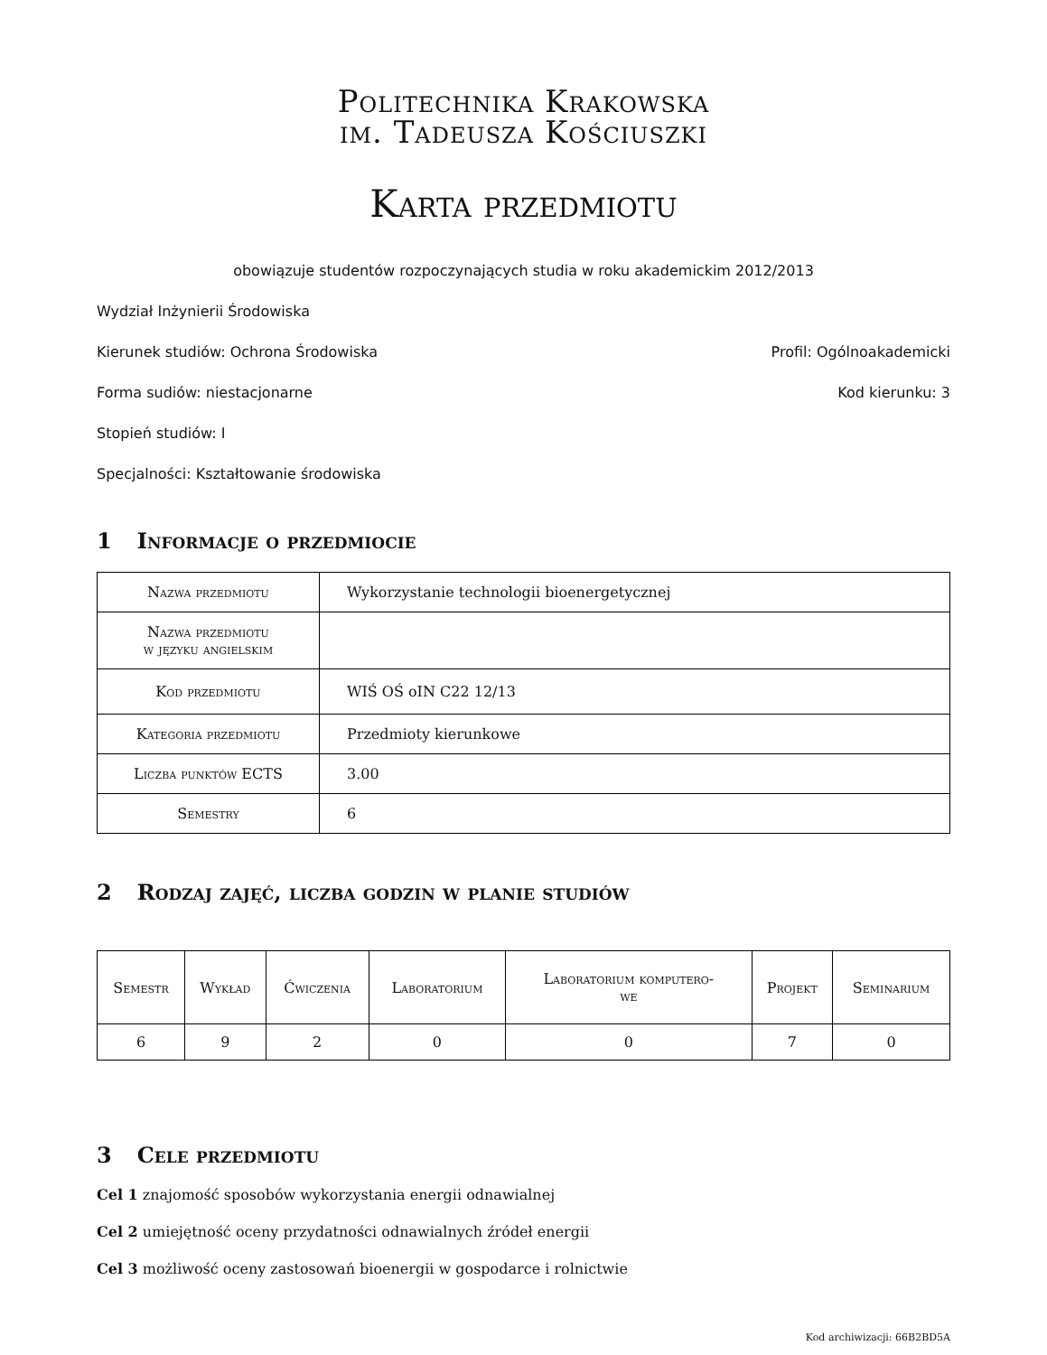Politechnika Krakowska
im. Tadeusza Kościuszki
Karta przedmiotu
obowiązuje studentów rozpoczynających studia w roku akademickim 2012/2013
Wydział Inżynierii Środowiska
Kierunek studiów: Ochrona Środowiska Profil: Ogólnoakademicki
Forma sudiów: niestacjonarne Kod kierunku: 3
Stopień studiów: I
Specjalności: Kształtowanie środowiska
1 Informacje o przedmiocie
| Nazwa przedmiotu | Wykorzystanie technologii bioenergetycznej |
| Nazwa przedmiotu w języku angielskim | |
| Kod przedmiotu | WIŚ OŚ oIN C22 12/13 |
| Kategoria przedmiotu | Przedmioty kierunkowe |
| Liczba punktów ECTS | 3.00 |
| Semestry | 6 |
2 Rodzaj zajęć, liczba godzin w planie studiów
| Semestr | Wykład | Ćwiczenia | Laboratorium | Laboratorium komputero- we | Projekt | Seminarium |
| 6 | 9 | 2 | 0 | 0 | 7 | 0 |
3 Cele przedmiotu
Cel 1 znajomość sposobów wykorzystania energii odnawialnej
Cel 2 umiejętność oceny przydatności odnawialnych źródeł energii
Cel 3 możliwość oceny zastosowań bioenergii w gospodarce i rolnictwie
Kod archiwizacji: 66B2BD5A